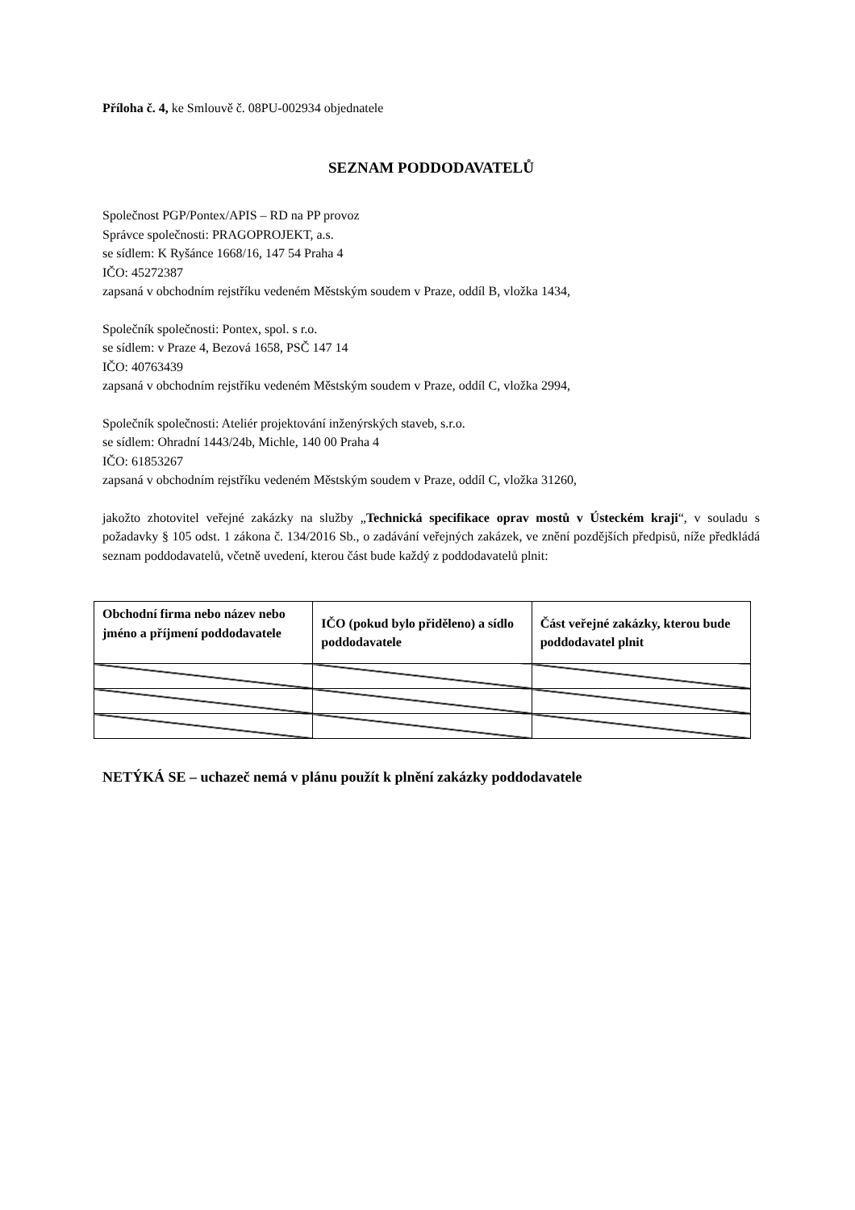Příloha č. 4, ke Smlouvě č. 08PU-002934 objednatele
SEZNAM PODDODAVATELŮ
Společnost PGP/Pontex/APIS – RD na PP provoz
Správce společnosti: PRAGOPROJEKT, a.s.
se sídlem: K Ryšánce 1668/16, 147 54 Praha 4
IČO: 45272387
zapsaná v obchodním rejstříku vedeném Městským soudem v Praze, oddíl B, vložka 1434,
Společník společnosti: Pontex, spol. s r.o.
se sídlem: v Praze 4, Bezová 1658, PSČ 147 14
IČO: 40763439
zapsaná v obchodním rejstříku vedeném Městským soudem v Praze, oddíl C, vložka 2994,
Společník společnosti: Ateliér projektování inženýrských staveb, s.r.o.
se sídlem: Ohradní 1443/24b, Michle, 140 00 Praha 4
IČO: 61853267
zapsaná v obchodním rejstříku vedeném Městským soudem v Praze, oddíl C, vložka 31260,
jakožto zhotovitel veřejné zakázky na služby „Technická specifikace oprav mostů v Ústeckém kraji“, v souladu s požadavky § 105 odst. 1 zákona č. 134/2016 Sb., o zadávání veřejných zakázek, ve znění pozdějších předpisů, níže předkládá seznam poddodavatelů, včetně uvedení, kterou část bude každý z poddodavatelů plnit:
| Obchodní firma nebo název nebo jméno a příjmení poddodavatele | IČO (pokud bylo přiděleno) a sídlo poddodavatele | Část veřejné zakázky, kterou bude poddodavatel plnit |
| --- | --- | --- |
NETÝKÁ SE – uchazeč nemá v plánu použít k plnění zakázky poddodavatele